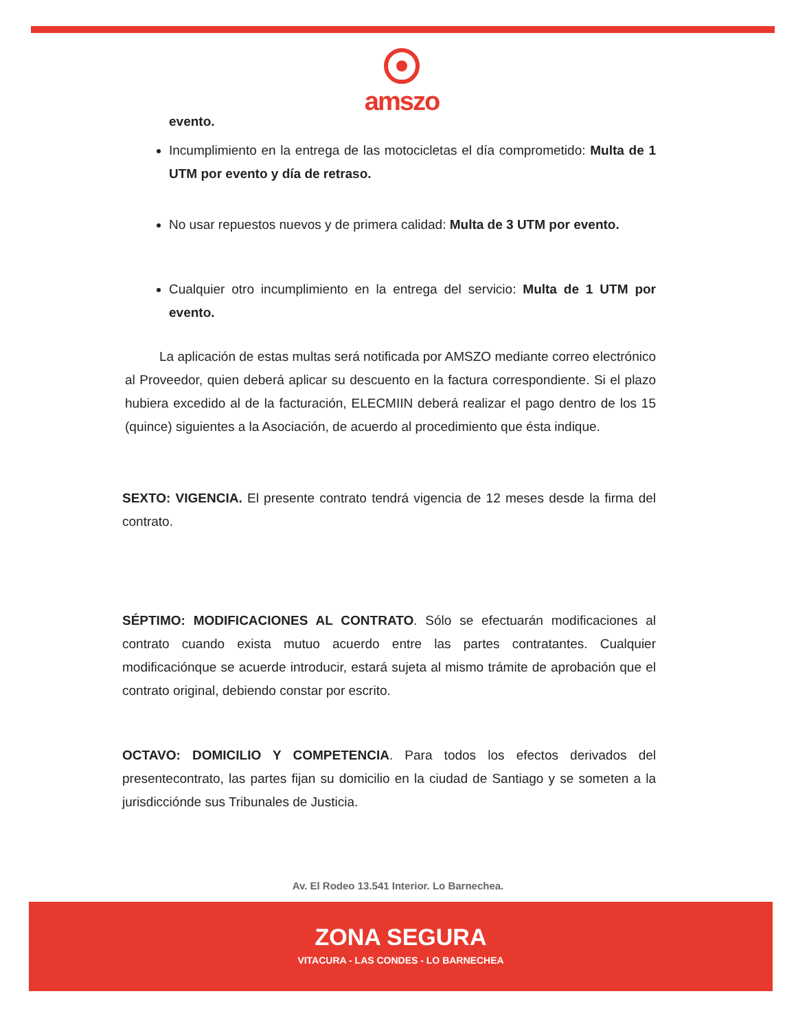amszo
evento.
Incumplimiento en la entrega de las motocicletas el día comprometido: Multa de 1 UTM por evento y día de retraso.
No usar repuestos nuevos y de primera calidad: Multa de 3 UTM por evento.
Cualquier otro incumplimiento en la entrega del servicio: Multa de 1 UTM por evento.
La aplicación de estas multas será notificada por AMSZO mediante correo electrónico al Proveedor, quien deberá aplicar su descuento en la factura correspondiente. Si el plazo hubiera excedido al de la facturación, ELECMIIN deberá realizar el pago dentro de los 15 (quince) siguientes a la Asociación, de acuerdo al procedimiento que ésta indique.
SEXTO: VIGENCIA. El presente contrato tendrá vigencia de 12 meses desde la firma del contrato.
SÉPTIMO: MODIFICACIONES AL CONTRATO. Sólo se efectuarán modificaciones al contrato cuando exista mutuo acuerdo entre las partes contratantes. Cualquier modificaciónque se acuerde introducir, estará sujeta al mismo trámite de aprobación que el contrato original, debiendo constar por escrito.
OCTAVO: DOMICILIO Y COMPETENCIA. Para todos los efectos derivados del presentecontrato, las partes fijan su domicilio en la ciudad de Santiago y se someten a la jurisdiccióndе sus Tribunales de Justicia.
Av. El Rodeo 13.541 Interior. Lo Barnechea.
ZONA SEGURA
VITACURA - LAS CONDES - LO BARNECHEA